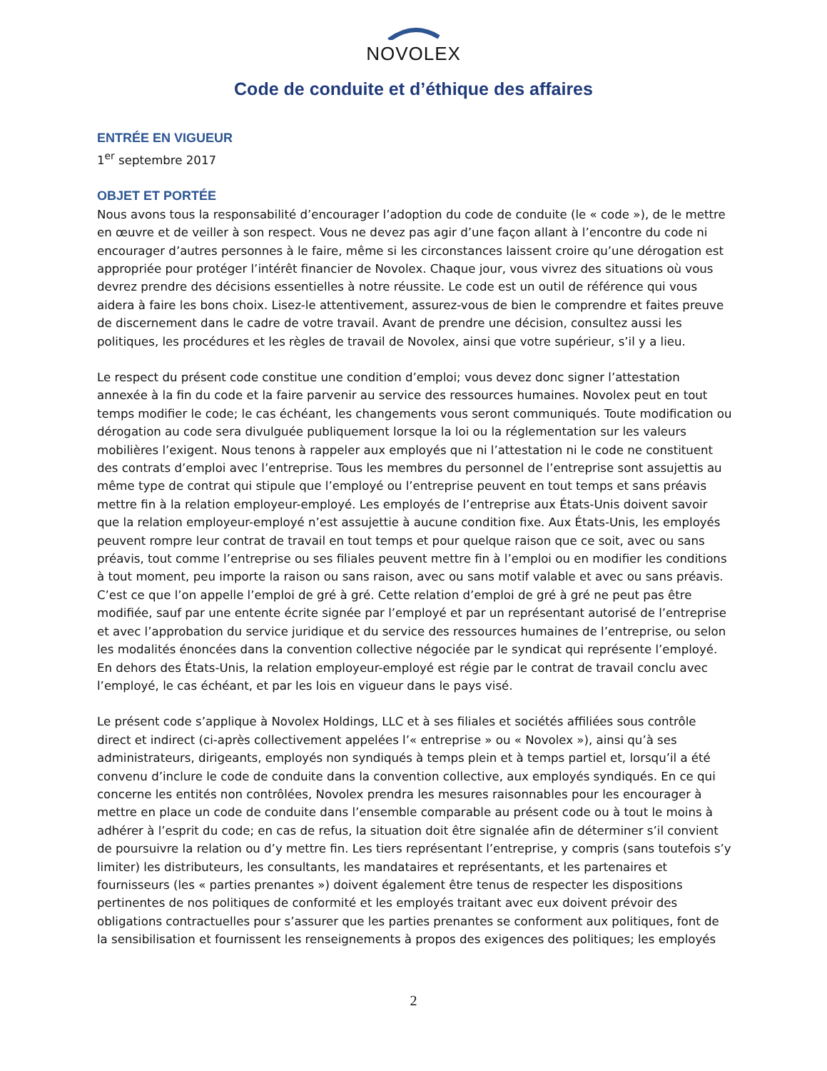NOVOLEX
Code de conduite et d’éthique des affaires
ENTRÉE EN VIGUEUR
1<sup>er</sup> septembre 2017
OBJET ET PORTÉE
Nous avons tous la responsabilité d’encourager l’adoption du code de conduite (le « code »), de le mettre en œuvre et de veiller à son respect. Vous ne devez pas agir d’une façon allant à l’encontre du code ni encourager d’autres personnes à le faire, même si les circonstances laissent croire qu’une dérogation est appropriée pour protéger l’intérêt financier de Novolex. Chaque jour, vous vivrez des situations où vous devrez prendre des décisions essentielles à notre réussite. Le code est un outil de référence qui vous aidera à faire les bons choix. Lisez-le attentivement, assurez-vous de bien le comprendre et faites preuve de discernement dans le cadre de votre travail. Avant de prendre une décision, consultez aussi les politiques, les procédures et les règles de travail de Novolex, ainsi que votre supérieur, s’il y a lieu.
Le respect du présent code constitue une condition d’emploi; vous devez donc signer l’attestation annexée à la fin du code et la faire parvenir au service des ressources humaines. Novolex peut en tout temps modifier le code; le cas échéant, les changements vous seront communiqués. Toute modification ou dérogation au code sera divulguée publiquement lorsque la loi ou la réglementation sur les valeurs mobilières l’exigent. Nous tenons à rappeler aux employés que ni l’attestation ni le code ne constituent des contrats d’emploi avec l’entreprise. Tous les membres du personnel de l’entreprise sont assujettis au même type de contrat qui stipule que l’employé ou l’entreprise peuvent en tout temps et sans préavis mettre fin à la relation employeur-employé. Les employés de l’entreprise aux États-Unis doivent savoir que la relation employeur-employé n’est assujettie à aucune condition fixe. Aux États-Unis, les employés peuvent rompre leur contrat de travail en tout temps et pour quelque raison que ce soit, avec ou sans préavis, tout comme l’entreprise ou ses filiales peuvent mettre fin à l’emploi ou en modifier les conditions à tout moment, peu importe la raison ou sans raison, avec ou sans motif valable et avec ou sans préavis. C’est ce que l’on appelle l’emploi de gré à gré. Cette relation d’emploi de gré à gré ne peut pas être modifiée, sauf par une entente écrite signée par l’employé et par un représentant autorisé de l’entreprise et avec l’approbation du service juridique et du service des ressources humaines de l’entreprise, ou selon les modalités énoncées dans la convention collective négociée par le syndicat qui représente l’employé. En dehors des États-Unis, la relation employeur-employé est régie par le contrat de travail conclu avec l’employé, le cas échéant, et par les lois en vigueur dans le pays visé.
Le présent code s’applique à Novolex Holdings, LLC et à ses filiales et sociétés affiliées sous contrôle direct et indirect (ci-après collectivement appelées l’« entreprise » ou « Novolex »), ainsi qu’à ses administrateurs, dirigeants, employés non syndiqués à temps plein et à temps partiel et, lorsqu’il a été convenu d’inclure le code de conduite dans la convention collective, aux employés syndiqués. En ce qui concerne les entités non contrôlées, Novolex prendra les mesures raisonnables pour les encourager à mettre en place un code de conduite dans l’ensemble comparable au présent code ou à tout le moins à adhérer à l’esprit du code; en cas de refus, la situation doit être signalée afin de déterminer s’il convient de poursuivre la relation ou d’y mettre fin. Les tiers représentant l’entreprise, y compris (sans toutefois s’y limiter) les distributeurs, les consultants, les mandataires et représentants, et les partenaires et fournisseurs (les « parties prenantes ») doivent également être tenus de respecter les dispositions pertinentes de nos politiques de conformité et les employés traitant avec eux doivent prévoir des obligations contractuelles pour s’assurer que les parties prenantes se conforment aux politiques, font de la sensibilisation et fournissent les renseignements à propos des exigences des politiques; les employés
2